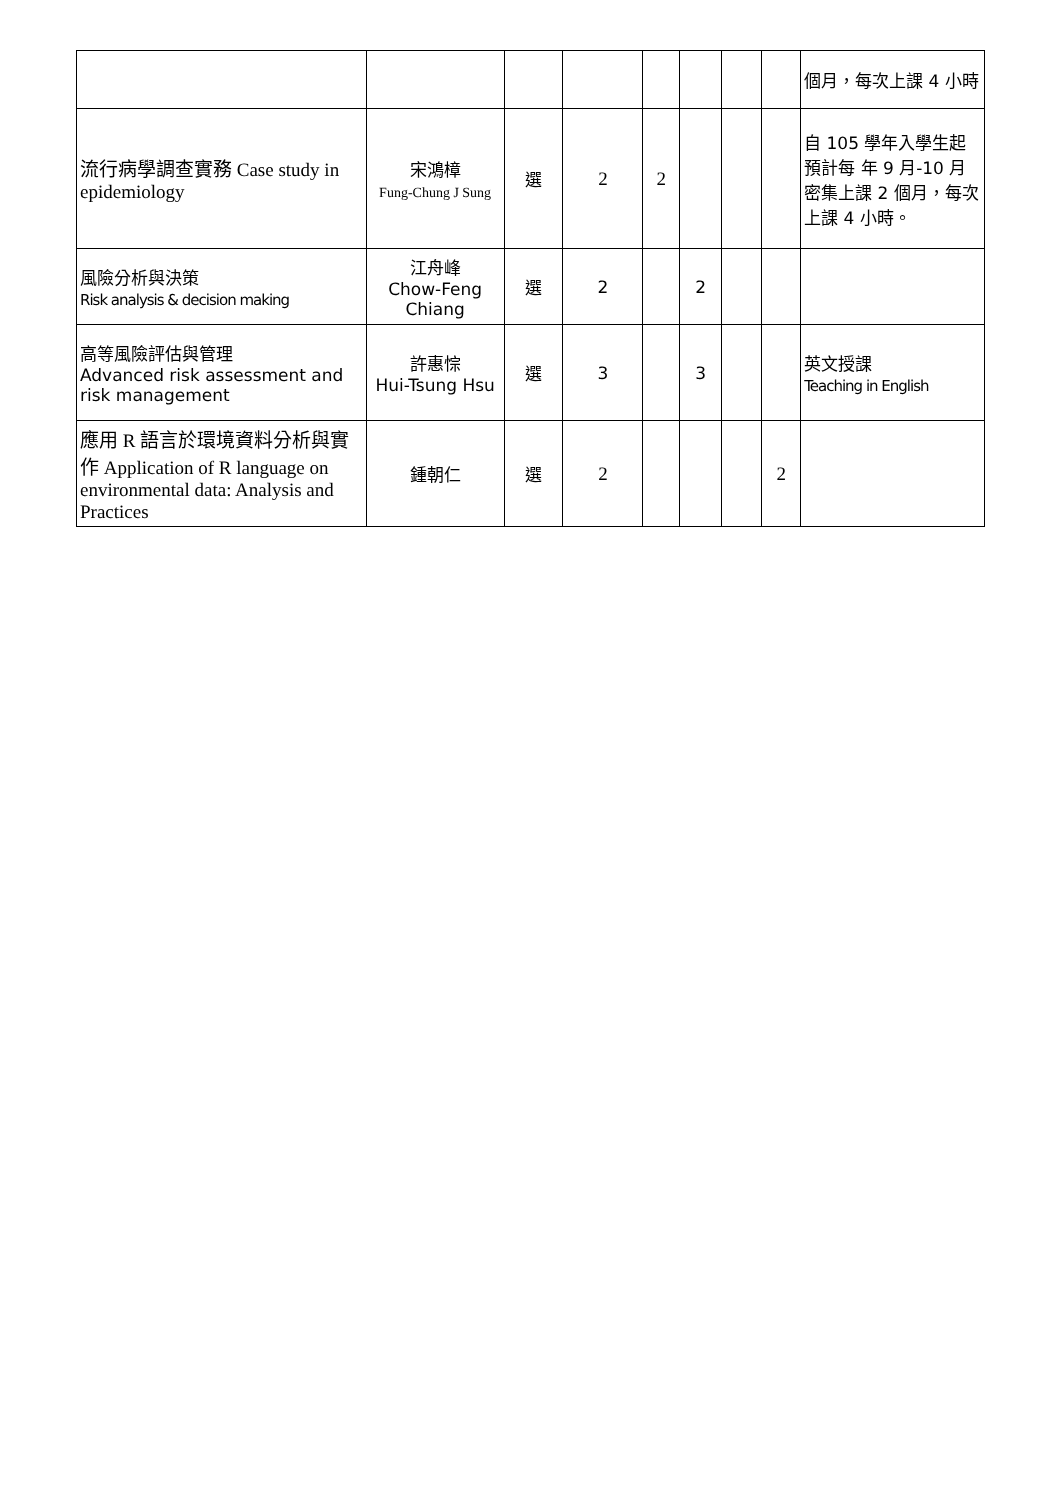| | | | | | | | | 個月，每次上課 4 小時 |
| 流行病學調查實務 Case study in epidemiology | 宋鴻樟 Fung-Chung J Sung | 選 | 2 | 2 | | | | 自 105 學年入學生起預計每 年 9 月-10 月密集上課 2 個月，每次上課 4 小時。 |
| 風險分析與決策 Risk analysis & decision making | 江舟峰 Chow-Feng Chiang | 選 | 2 | | 2 | | | |
| 高等風險評估與管理 Advanced risk assessment and risk management | 許惠悰 Hui-Tsung Hsu | 選 | 3 | | 3 | | | 英文授課 Teaching in English |
| 應用 R 語言於環境資料分析與實作 Application of R language on environmental data: Analysis and Practices | 鍾朝仁 | 選 | 2 | | | | 2 | |